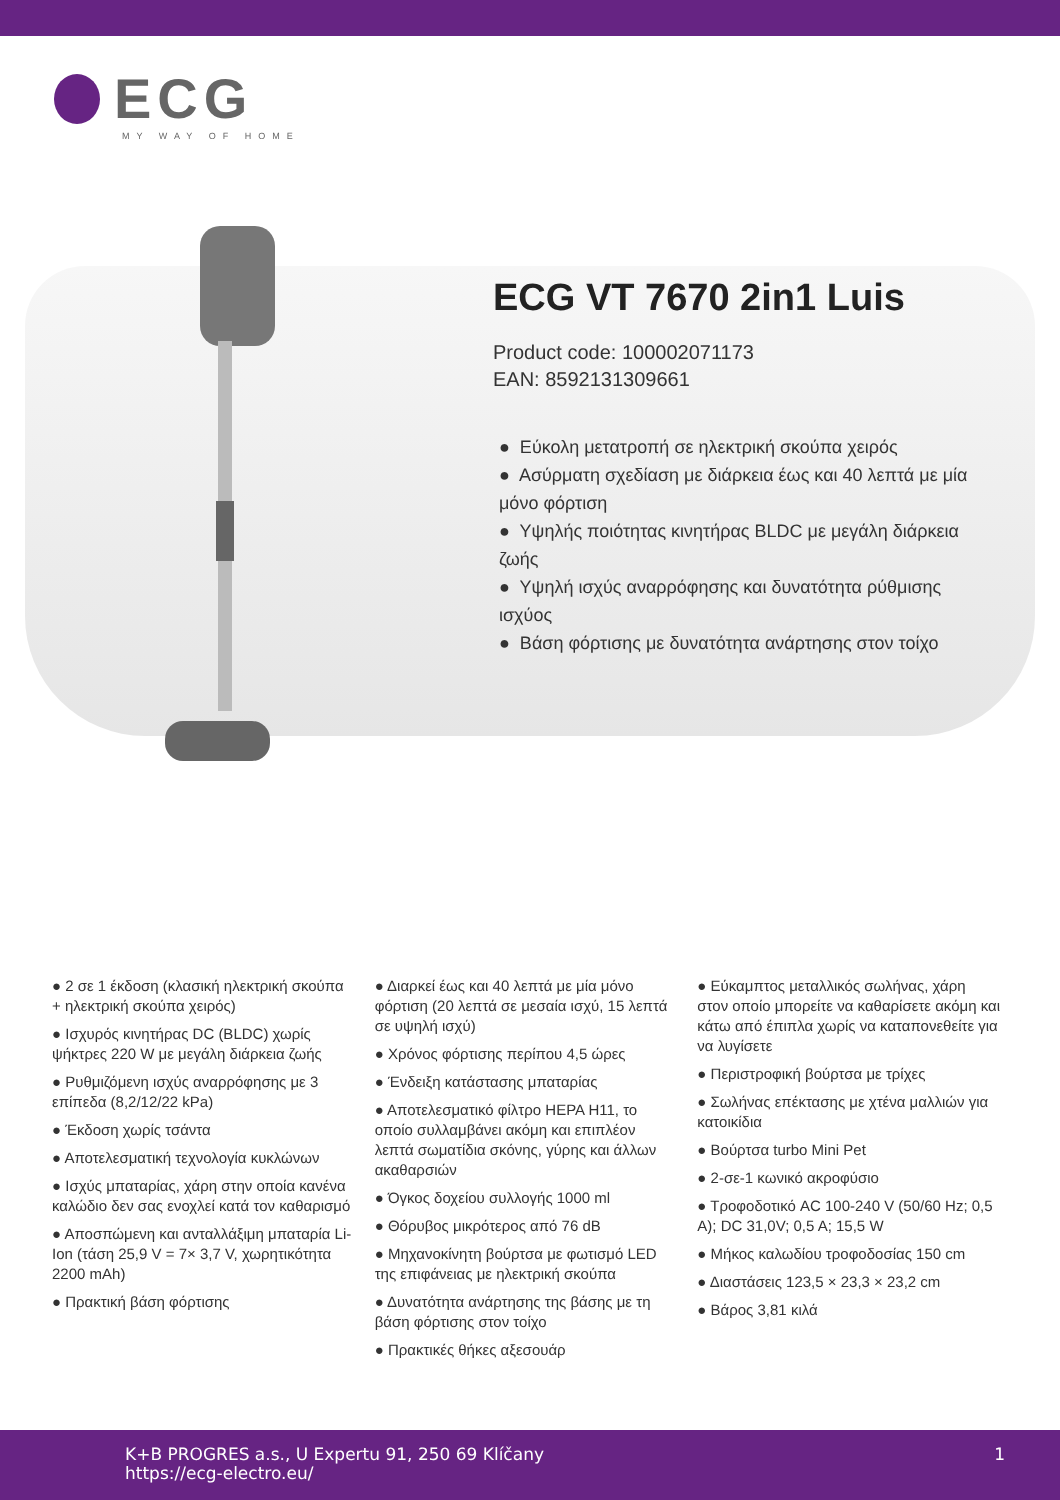ECG
MY WAY OF HOME
ECG VT 7670 2in1 Luis
Product code: 100002071173
EAN: 8592131309661
● Εύκολη μετατροπή σε ηλεκτρική σκούπα χειρός
● Ασύρματη σχεδίαση με διάρκεια έως και 40 λεπτά με μία μόνο φόρτιση
● Υψηλής ποιότητας κινητήρας BLDC με μεγάλη διάρκεια ζωής
● Υψηλή ισχύς αναρρόφησης και δυνατότητα ρύθμισης ισχύος
● Βάση φόρτισης με δυνατότητα ανάρτησης στον τοίχο
● 2 σε 1 έκδοση (κλασική ηλεκτρική σκούπα + ηλεκτρική σκούπα χειρός)
● Ισχυρός κινητήρας DC (BLDC) χωρίς ψήκτρες 220 W με μεγάλη διάρκεια ζωής
● Ρυθμιζόμενη ισχύς αναρρόφησης με 3 επίπεδα (8,2/12/22 kPa)
● Έκδοση χωρίς τσάντα
● Αποτελεσματική τεχνολογία κυκλώνων
● Ισχύς μπαταρίας, χάρη στην οποία κανένα καλώδιο δεν σας ενοχλεί κατά τον καθαρισμό
● Αποσπώμενη και ανταλλάξιμη μπαταρία Li-Ion (τάση 25,9 V = 7× 3,7 V, χωρητικότητα 2200 mAh)
● Πρακτική βάση φόρτισης
● Διαρκεί έως και 40 λεπτά με μία μόνο φόρτιση (20 λεπτά σε μεσαία ισχύ, 15 λεπτά σε υψηλή ισχύ)
● Χρόνος φόρτισης περίπου 4,5 ώρες
● Ένδειξη κατάστασης μπαταρίας
● Αποτελεσματικό φίλτρο HEPA H11, το οποίο συλλαμβάνει ακόμη και επιπλέον λεπτά σωματίδια σκόνης, γύρης και άλλων ακαθαρσιών
● Όγκος δοχείου συλλογής 1000 ml
● Θόρυβος μικρότερος από 76 dB
● Μηχανοκίνητη βούρτσα με φωτισμό LED της επιφάνειας με ηλεκτρική σκούπα
● Δυνατότητα ανάρτησης της βάσης με τη βάση φόρτισης στον τοίχο
● Πρακτικές θήκες αξεσουάρ
● Εύκαμπτος μεταλλικός σωλήνας, χάρη στον οποίο μπορείτε να καθαρίσετε ακόμη και κάτω από έπιπλα χωρίς να καταπονεθείτε για να λυγίσετε
● Περιστροφική βούρτσα με τρίχες
● Σωλήνας επέκτασης με χτένα μαλλιών για κατοικίδια
● Βούρτσα turbo Mini Pet
● 2-σε-1 κωνικό ακροφύσιο
● Τροφοδοτικό AC 100-240 V (50/60 Hz; 0,5 A); DC 31,0V; 0,5 A; 15,5 W
● Μήκος καλωδίου τροφοδοσίας 150 cm
● Διαστάσεις 123,5 × 23,3 × 23,2 cm
● Βάρος 3,81 κιλά
K+B PROGRES a.s., U Expertu 91, 250 69 Klíčany
https://ecg-electro.eu/
1